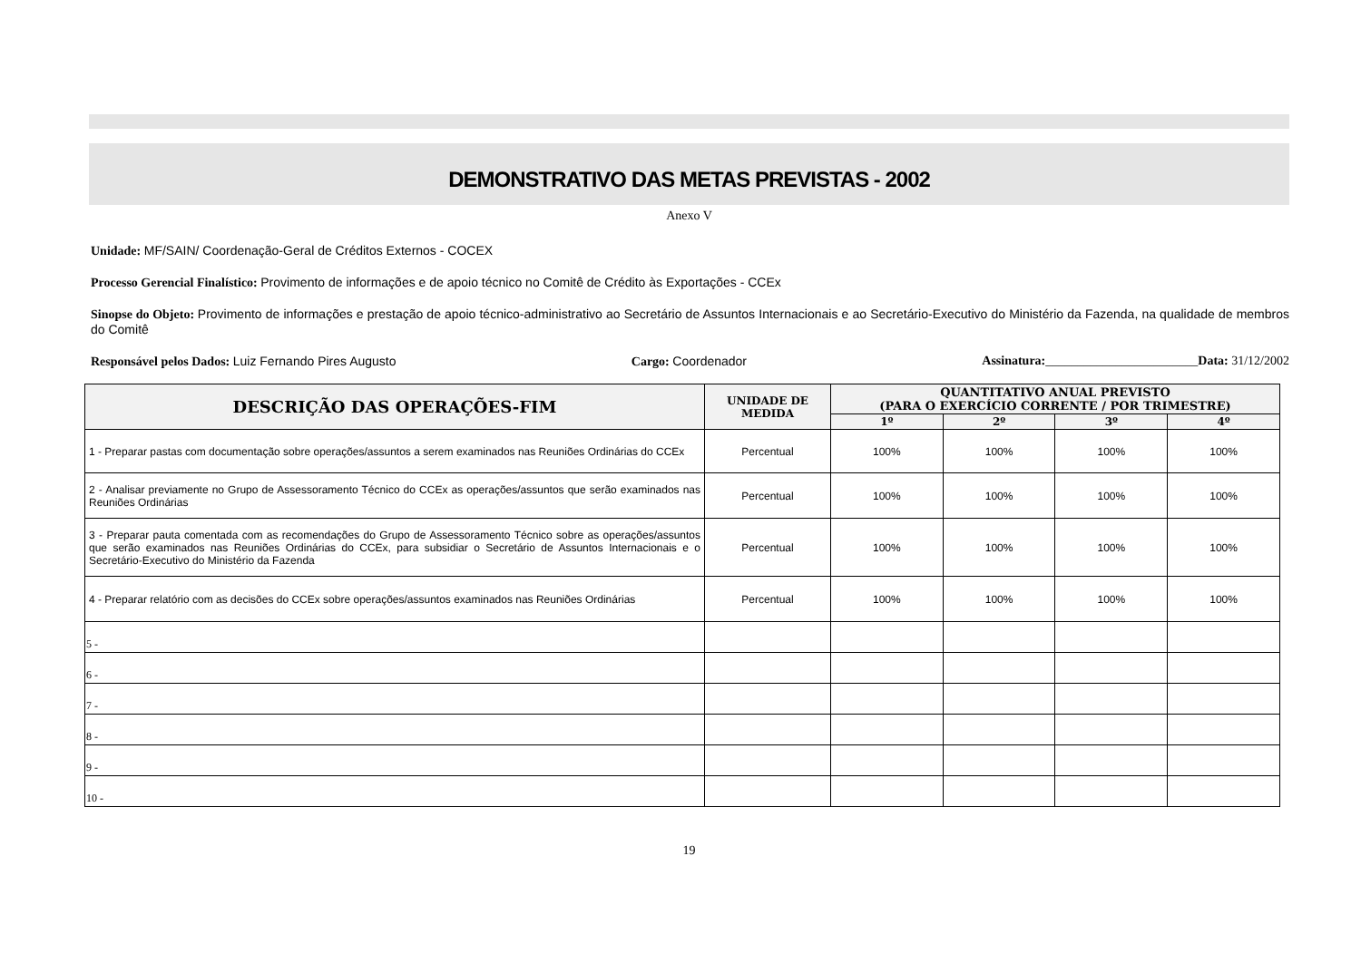DEMONSTRATIVO DAS METAS PREVISTAS - 2002
Anexo V
Unidade: MF/SAIN/ Coordenação-Geral de Créditos Externos - COCEX
Processo Gerencial Finalístico: Provimento de informações e de apoio técnico no Comitê de Crédito às Exportações - CCEx
Sinopse do Objeto: Provimento de informações e prestação de apoio técnico-administrativo ao Secretário de Assuntos Internacionais e ao Secretário-Executivo do Ministério da Fazenda, na qualidade de membros do Comitê
Responsável pelos Dados: Luiz Fernando Pires Augusto Cargo: Coordenador Assinatura:________________________Data: 31/12/2002
| DESCRIÇÃO DAS OPERAÇÕES-FIM | UNIDADE DE MEDIDA | QUANTITATIVO ANUAL PREVISTO (PARA O EXERCÍCIO CORRENTE / POR TRIMESTRE) | | | |
| --- | --- | --- | --- | --- | --- |
| | | 1º | 2º | 3º | 4º |
| 1 - Preparar pastas com documentação sobre operações/assuntos a serem examinados nas Reuniões Ordinárias do CCEx | Percentual | 100% | 100% | 100% | 100% |
| 2 - Analisar previamente no Grupo de Assessoramento Técnico do CCEx as operações/assuntos que serão examinados nas Reuniões Ordinárias | Percentual | 100% | 100% | 100% | 100% |
| 3 - Preparar pauta comentada com as recomendações do Grupo de Assessoramento Técnico sobre as operações/assuntos que serão examinados nas Reuniões Ordinárias do CCEx, para subsidiar o Secretário de Assuntos Internacionais e o Secretário-Executivo do Ministério da Fazenda | Percentual | 100% | 100% | 100% | 100% |
| 4 - Preparar relatório com as decisões do CCEx sobre operações/assuntos examinados nas Reuniões Ordinárias | Percentual | 100% | 100% | 100% | 100% |
| 5 - | | | | | |
| 6 - | | | | | |
| 7 - | | | | | |
| 8 - | | | | | |
| 9 - | | | | | |
| 10 - | | | | | |
19